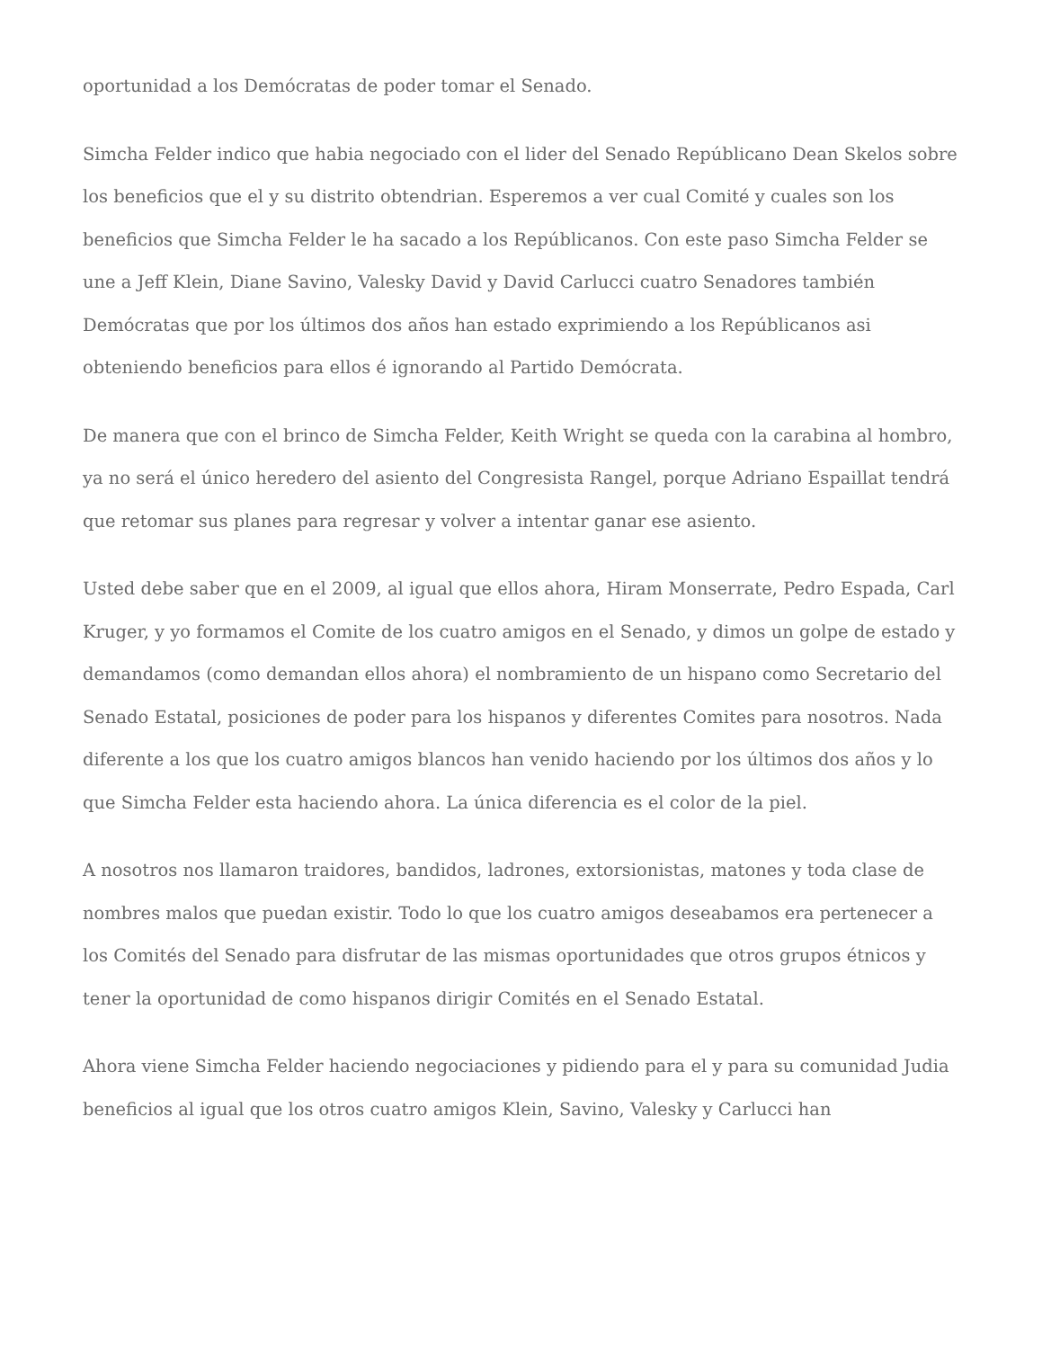oportunidad a los Demócratas de poder tomar el Senado.
Simcha Felder indico que habia negociado con el lider del Senado Repúblicano Dean Skelos sobre los beneficios que el y su distrito obtendrian. Esperemos a ver cual Comité y cuales son los beneficios que Simcha Felder le ha sacado a los Repúblicanos. Con este paso Simcha Felder se une a Jeff Klein, Diane Savino, Valesky David y David Carlucci cuatro Senadores también Demócratas que por los últimos dos años han estado exprimiendo a los Repúblicanos asi obteniendo beneficios para ellos é ignorando al Partido Demócrata.
De manera que con el brinco de Simcha Felder, Keith Wright se queda con la carabina al hombro, ya no será el único heredero del asiento del Congresista Rangel, porque Adriano Espaillat tendrá que retomar sus planes para regresar y volver a intentar ganar ese asiento.
Usted debe saber que en el 2009, al igual que ellos ahora, Hiram Monserrate, Pedro Espada, Carl Kruger, y yo formamos el Comite de los cuatro amigos en el Senado, y dimos un golpe de estado y demandamos (como demandan ellos ahora) el nombramiento de un hispano como Secretario del Senado Estatal, posiciones de poder para los hispanos y diferentes Comites para nosotros. Nada diferente a los que los cuatro amigos blancos han venido haciendo por los últimos dos años y lo que Simcha Felder esta haciendo ahora. La única diferencia es el color de la piel.
A nosotros nos llamaron traidores, bandidos, ladrones, extorsionistas, matones y toda clase de nombres malos que puedan existir. Todo lo que los cuatro amigos deseabamos era pertenecer a los Comités del Senado para disfrutar de las mismas oportunidades que otros grupos étnicos y tener la oportunidad de como hispanos dirigir Comités en el Senado Estatal.
Ahora viene Simcha Felder haciendo negociaciones y pidiendo para el y para su comunidad Judia beneficios al igual que los otros cuatro amigos Klein, Savino, Valesky y Carlucci han